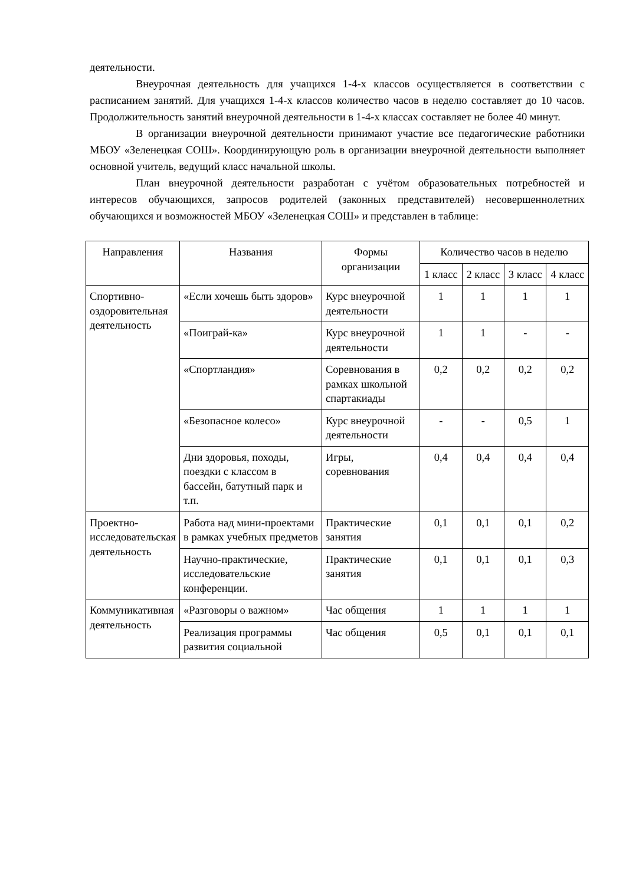деятельности.
Внеурочная деятельность для учащихся 1-4-х классов осуществляется в соответствии с расписанием занятий. Для учащихся 1-4-х классов количество часов в неделю составляет до 10 часов. Продолжительность занятий внеурочной деятельности в 1-4-х классах составляет не более 40 минут.
В организации внеурочной деятельности принимают участие все педагогические работники МБОУ «Зеленецкая СОШ». Координирующую роль в организации внеурочной деятельности выполняет основной учитель, ведущий класс начальной школы.
План внеурочной деятельности разработан с учётом образовательных потребностей и интересов обучающихся, запросов родителей (законных представителей) несовершеннолетних обучающихся и возможностей МБОУ «Зеленецкая СОШ» и представлен в таблице:
| Направления | Названия | Формы организации | Количество часов в неделю | | | |
| --- | --- | --- | --- | --- | --- | --- |
| | | | 1 класс | 2 класс | 3 класс | 4 класс |
| Спортивно-оздоровительная деятельность | «Если хочешь быть здоров» | Курс внеурочной деятельности | 1 | 1 | 1 | 1 |
| | «Поиграй-ка» | Курс внеурочной деятельности | 1 | 1 | - | - |
| | «Спортландия» | Соревнования в рамках школьной спартакиады | 0,2 | 0,2 | 0,2 | 0,2 |
| | «Безопасное колесо» | Курс внеурочной деятельности | - | - | 0,5 | 1 |
| | Дни здоровья, походы, поездки с классом в бассейн, батутный парк и т.п. | Игры, соревнования | 0,4 | 0,4 | 0,4 | 0,4 |
| Проектно-исследовательская деятельность | Работа над мини-проектами в рамках учебных предметов | Практические занятия | 0,1 | 0,1 | 0,1 | 0,2 |
| | Научно-практические, исследовательские конференции. | Практические занятия | 0,1 | 0,1 | 0,1 | 0,3 |
| Коммуникативная деятельность | «Разговоры о важном» | Час общения | 1 | 1 | 1 | 1 |
| | Реализация программы развития социальной | Час общения | 0,5 | 0,1 | 0,1 | 0,1 |